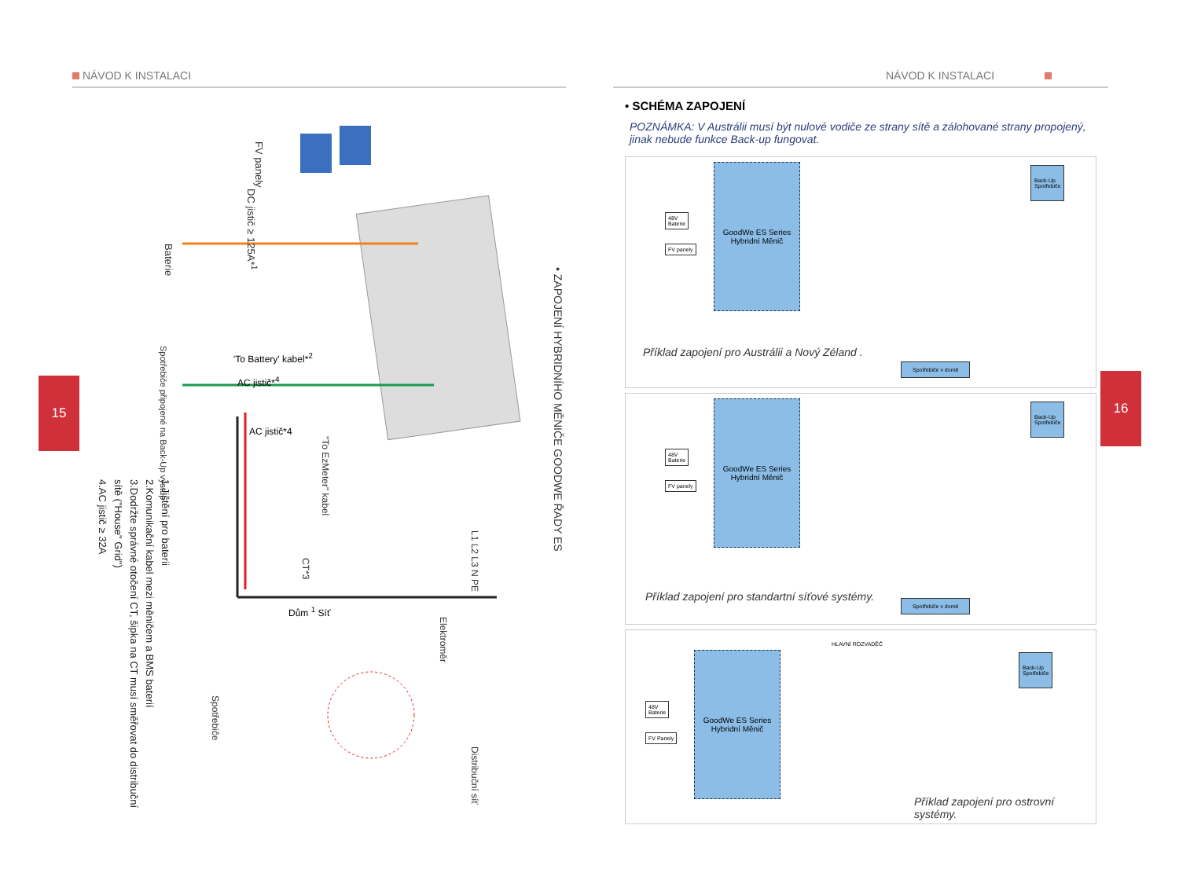NÁVOD K INSTALACI
• ZAPOJENÍ HYBRIDNÍHO MĚNIČE GOODWE ŘADY ES
Baterie
FV panely
DC jistič ≥ 125A*<sup>1</sup>
'To Battery' kabel*<sup>2</sup>
Spotřebiče připojené na Back-Up výstup
AC jistič*<sup>4</sup>
AC jistič*4
"To EzMeter" kabel
CT*3
Dům <sup>1</sup> Síť
Elektroměr
L1 L2 L3 N PE
Distribuční síť
Spotřebiče
1.Jištění pro baterii
2.Komunikační kabel mezi měničem a BMS baterií
3.Dodržte správné otočení CT, šipka na CT musí směřovat do distribuční sítě ("House" Grid")
4.AC jistič ≥ 32A
15 16
NÁVOD K INSTALACI
• SCHÉMA ZAPOJENÍ
POZNÁMKA: V Austrálii musí být nulové vodiče ze strany sítě a zálohované strany propojený, jinak nebude funkce Back-up fungovat.
GoodWe ES Series
Hybridní Měnič
48V
Baterie
FV panely
Back-Up
Spotřebiče
Spotřebiče v domě
Příklad zapojení pro Austrálii a Nový Zéland .
GoodWe ES Series
Hybridní Měnič
48V
Baterie
FV panely
Back-Up
Spotřebiče
Spotřebiče v domě
Příklad zapojení pro standartní síťové systémy.
GoodWe ES Series
Hybridní Měnič
48V
Baterie
FV Panely
HLAVNÍ ROZVADĚČ
Back-Up
Spotřebiče
Příklad zapojení pro ostrovní systémy.